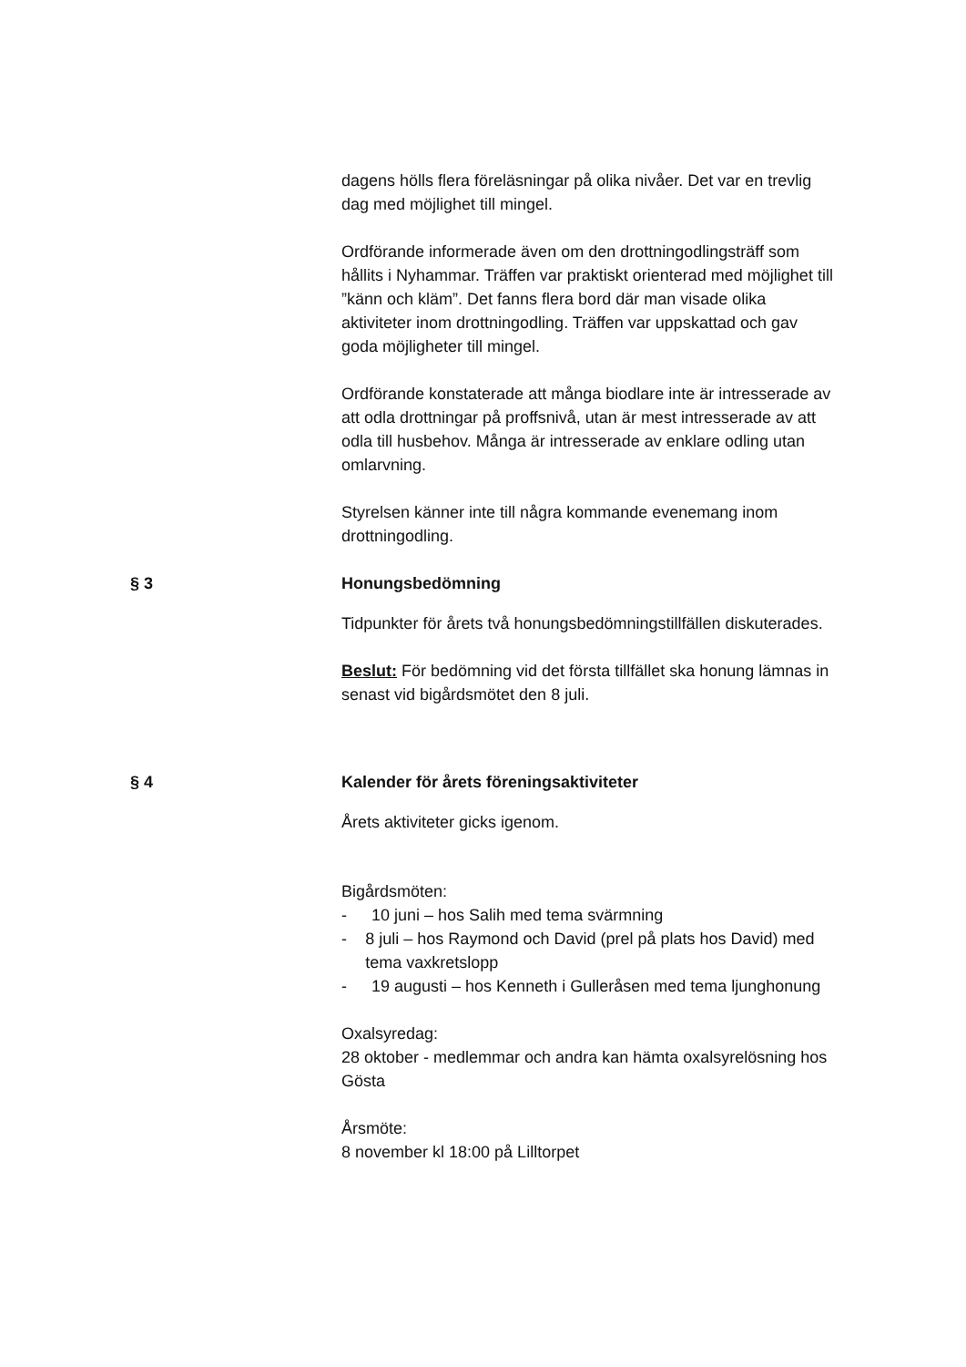dagens hölls flera föreläsningar på olika nivåer. Det var en trevlig dag med möjlighet till mingel.
Ordförande informerade även om den drottningodlingsträff som hållits i Nyhammar. Träffen var praktiskt orienterad med möjlighet till ”känn och kläm”. Det fanns flera bord där man visade olika aktiviteter inom drottningodling. Träffen var uppskattad och gav goda möjligheter till mingel.
Ordförande konstaterade att många biodlare inte är intresserade av att odla drottningar på proffsnivå, utan är mest intresserade av att odla till husbehov. Många är intresserade av enklare odling utan omlarvning.
Styrelsen känner inte till några kommande evenemang inom drottningodling.
§ 3 Honungsbedömning
Tidpunkter för årets två honungsbedömningstillfällen diskuterades.
Beslut: För bedömning vid det första tillfället ska honung lämnas in senast vid bigårdsmötet den 8 juli.
§ 4 Kalender för årets föreningsaktiviteter
Årets aktiviteter gicks igenom.
Bigårdsmöten:
- 10 juni – hos Salih med tema svärmning
- 8 juli – hos Raymond och David (prel på plats hos David) med tema vaxkretslopp
- 19 augusti – hos Kenneth i Gulleråsen med tema ljunghonung
Oxalsyredag:
28 oktober - medlemmar och andra kan hämta oxalsyrelösning hos Gösta
Årsmöte:
8 november kl 18:00 på Lilltorpet